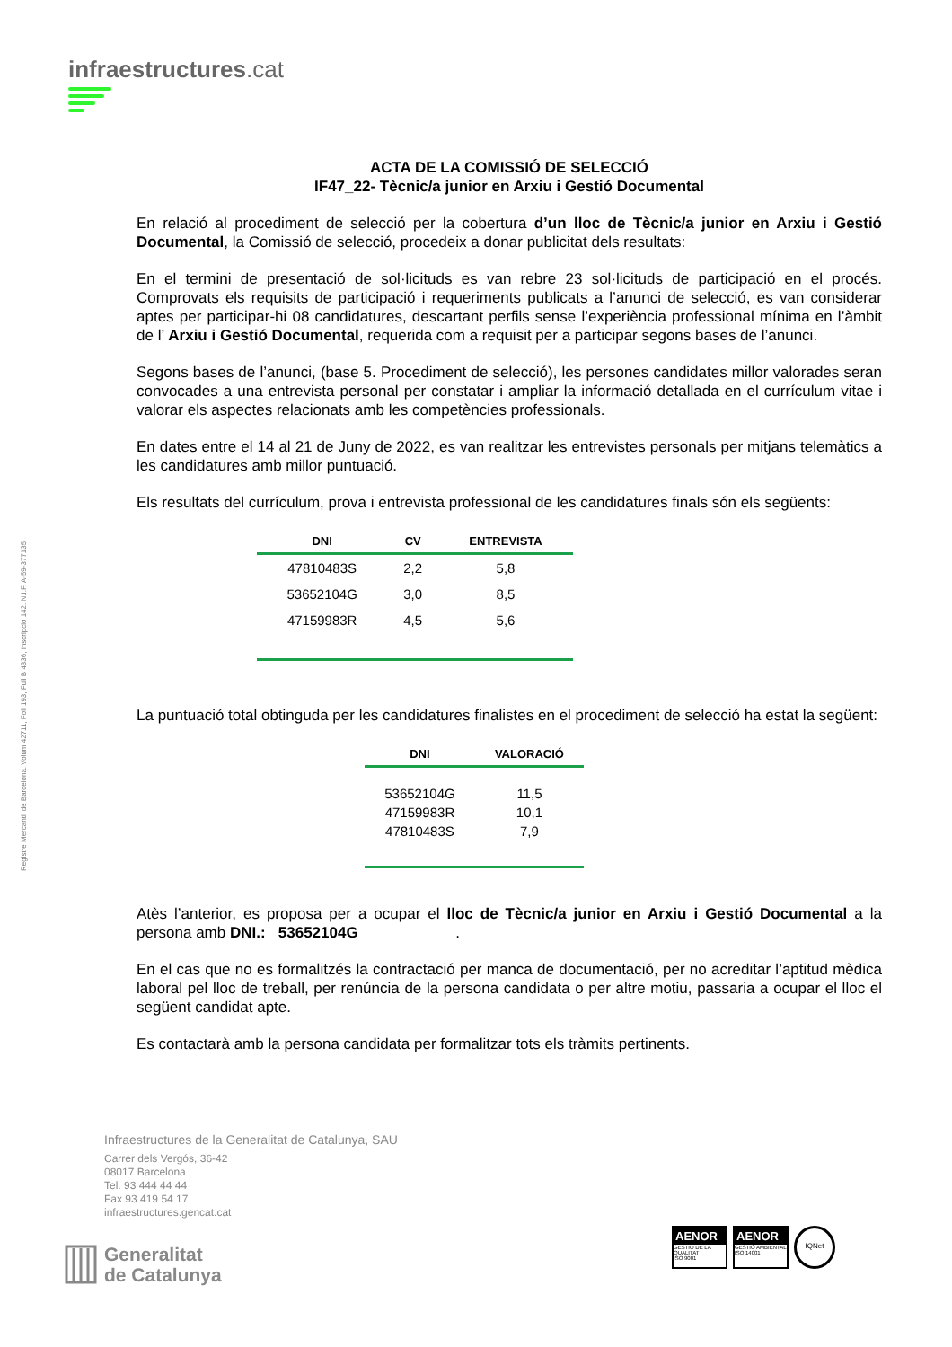infraestructures.cat
Registre Mercantil de Barcelona. Volum 42711, Foli 193, Full B 4336, Inscripció 142. N.I.F. A-59-377135
ACTA DE LA COMISSIÓ DE SELECCIÓ
IF47_22- Tècnic/a junior en Arxiu i Gestió Documental
En relació al procediment de selecció per la cobertura d’un lloc de Tècnic/a junior en Arxiu i Gestió Documental, la Comissió de selecció, procedeix a donar publicitat dels resultats:
En el termini de presentació de sol·licituds es van rebre 23 sol·licituds de participació en el procés. Comprovats els requisits de participació i requeriments publicats a l’anunci de selecció, es van considerar aptes per participar-hi 08 candidatures, descartant perfils sense l’experiència professional mínima en l’àmbit de l’ Arxiu i Gestió Documental, requerida com a requisit per a participar segons bases de l’anunci.
Segons bases de l’anunci, (base 5. Procediment de selecció), les persones candidates millor valorades seran convocades a una entrevista personal per constatar i ampliar la informació detallada en el currículum vitae i valorar els aspectes relacionats amb les competències professionals.
En dates entre el 14 al 21 de Juny de 2022, es van realitzar les entrevistes personals per mitjans telemàtics a les candidatures amb millor puntuació.
Els resultats del currículum, prova i entrevista professional de les candidatures finals són els següents:
| DNI | CV | ENTREVISTA |
| --- | --- | --- |
| 47810483S | 2,2 | 5,8 |
| 53652104G | 3,0 | 8,5 |
| 47159983R | 4,5 | 5,6 |
La puntuació total obtinguda per les candidatures finalistes en el procediment de selecció ha estat la següent:
| DNI | VALORACIÓ |
| --- | --- |
| 53652104G 47159983R 47810483S | 11,5 10,1 7,9 |
Atès l’anterior, es proposa per a ocupar el lloc de Tècnic/a junior en Arxiu i Gestió Documental a la persona amb DNI.: 53652104G .
En el cas que no es formalitzés la contractació per manca de documentació, per no acreditar l’aptitud mèdica laboral pel lloc de treball, per renúncia de la persona candidata o per altre motiu, passaria a ocupar el lloc el següent candidat apte.
Es contactarà amb la persona candidata per formalitzar tots els tràmits pertinents.
Infraestructures de la Generalitat de Catalunya, SAU
Carrer dels Vergós, 36-42
08017 Barcelona
Tel. 93 444 44 44
Fax 93 419 54 17
infraestructures.gencat.cat
Generalitat
de Catalunya
AENOR
GESTIÓ DE LA QUALITAT
ISO 9001
AENOR
GESTIÓ AMBIENTAL
ISO 14001
IQNet